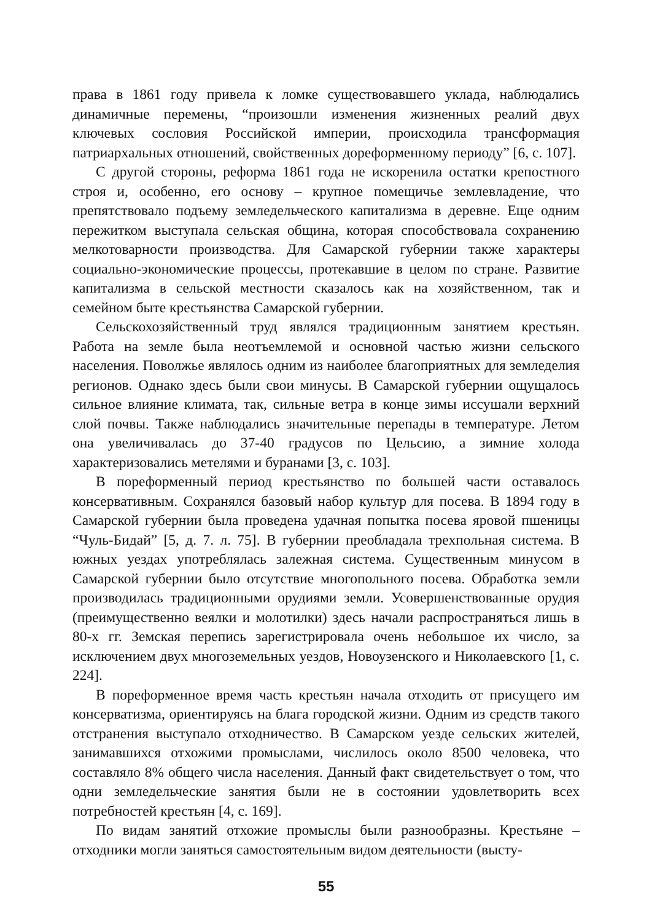права в 1861 году привела к ломке существовавшего уклада, наблюдались динамичные перемены, “произошли изменения жизненных реалий двух ключевых сословия Российской империи, происходила трансформация патриархальных отношений, свойственных дореформенному периоду” [6, с. 107].
С другой стороны, реформа 1861 года не искоренила остатки крепостного строя и, особенно, его основу – крупное помещичье землевладение, что препятствовало подъему земледельческого капитализма в деревне. Еще одним пережитком выступала сельская община, которая способствовала сохранению мелкотоварности производства. Для Самарской губернии также характеры социально-экономические процессы, протекавшие в целом по стране. Развитие капитализма в сельской местности сказалось как на хозяйственном, так и семейном быте крестьянства Самарской губернии.
Сельскохозяйственный труд являлся традиционным занятием крестьян. Работа на земле была неотъемлемой и основной частью жизни сельского населения. Поволжье являлось одним из наиболее благоприятных для земледелия регионов. Однако здесь были свои минусы. В Самарской губернии ощущалось сильное влияние климата, так, сильные ветра в конце зимы иссушали верхний слой почвы. Также наблюдались значительные перепады в температуре. Летом она увеличивалась до 37-40 градусов по Цельсию, а зимние холода характеризовались метелями и буранами [3, с. 103].
В пореформенный период крестьянство по большей части оставалось консервативным. Сохранялся базовый набор культур для посева. В 1894 году в Самарской губернии была проведена удачная попытка посева яровой пшеницы “Чуль-Бидай” [5, д. 7. л. 75]. В губернии преобладала трехпольная система. В южных уездах употреблялась залежная система. Существенным минусом в Самарской губернии было отсутствие многопольного посева. Обработка земли производилась традиционными орудиями земли. Усовершенствованные орудия (преимущественно веялки и молотилки) здесь начали распространяться лишь в 80-х гг. Земская перепись зарегистрировала очень небольшое их число, за исключением двух многоземельных уездов, Новоузенского и Николаевского [1, с. 224].
В пореформенное время часть крестьян начала отходить от присущего им консерватизма, ориентируясь на блага городской жизни. Одним из средств такого отстранения выступало отходничество. В Самарском уезде сельских жителей, занимавшихся отхожими промыслами, числилось около 8500 человека, что составляло 8% общего числа населения. Данный факт свидетельствует о том, что одни земледельческие занятия были не в состоянии удовлетворить всех потребностей крестьян [4, с. 169].
По видам занятий отхожие промыслы были разнообразны. Крестьяне – отходники могли заняться самостоятельным видом деятельности (высту-
55